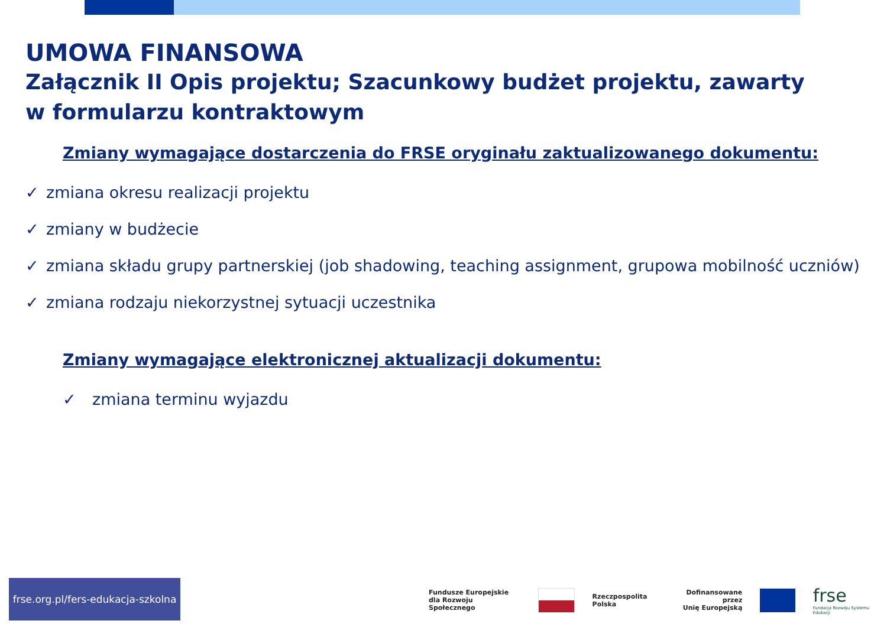UMOWA FINANSOWA
Załącznik II Opis projektu; Szacunkowy budżet projektu, zawarty
w formularzu kontraktowym
Zmiany wymagające dostarczenia do FRSE oryginału zaktualizowanego dokumentu:
✓ zmiana okresu realizacji projektu
✓ zmiany w budżecie
✓ zmiana składu grupy partnerskiej (job shadowing, teaching assignment, grupowa mobilność uczniów)
✓ zmiana rodzaju niekorzystnej sytuacji uczestnika
Zmiany wymagające elektronicznej aktualizacji dokumentu:
✓ zmiana terminu wyjazdu
frse.org.pl/fers-edukacja-szkolna
Fundusze Europejskie
dla Rozwoju Społecznego
Rzeczpospolita
Polska
Dofinansowane przez
Unię Europejską
frse
Fundacja Rozwoju Systemu Edukacji